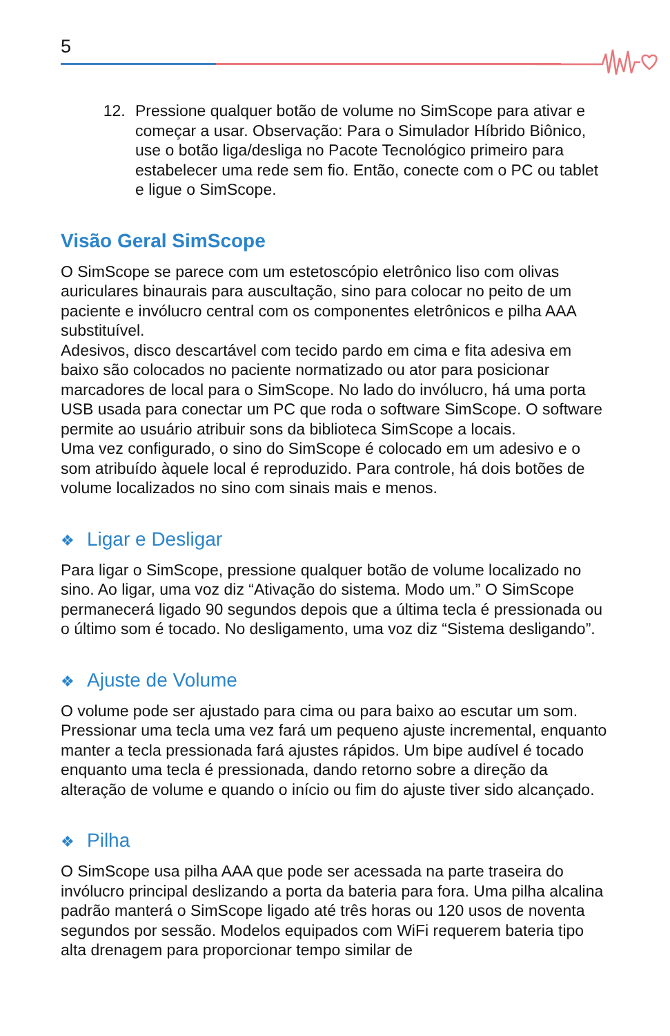5
12. Pressione qualquer botão de volume no SimScope para ativar e começar a usar. Observação: Para o Simulador Híbrido Biônico, use o botão liga/desliga no Pacote Tecnológico primeiro para estabelecer uma rede sem fio. Então, conecte com o PC ou tablet e ligue o SimScope.
Visão Geral SimScope
O SimScope se parece com um estetoscópio eletrônico liso com olivas auriculares binaurais para auscultação, sino para colocar no peito de um paciente e invólucro central com os componentes eletrônicos e pilha AAA substituível.
Adesivos, disco descartável com tecido pardo em cima e fita adesiva em baixo são colocados no paciente normatizado ou ator para posicionar marcadores de local para o SimScope. No lado do invólucro, há uma porta USB usada para conectar um PC que roda o software SimScope. O software permite ao usuário atribuir sons da biblioteca SimScope a locais.
Uma vez configurado, o sino do SimScope é colocado em um adesivo e o som atribuído àquele local é reproduzido. Para controle, há dois botões de volume localizados no sino com sinais mais e menos.
❖ Ligar e Desligar
Para ligar o SimScope, pressione qualquer botão de volume localizado no sino. Ao ligar, uma voz diz “Ativação do sistema. Modo um.” O SimScope permanecerá ligado 90 segundos depois que a última tecla é pressionada ou o último som é tocado. No desligamento, uma voz diz “Sistema desligando”.
❖ Ajuste de Volume
O volume pode ser ajustado para cima ou para baixo ao escutar um som. Pressionar uma tecla uma vez fará um pequeno ajuste incremental, enquanto manter a tecla pressionada fará ajustes rápidos. Um bipe audível é tocado enquanto uma tecla é pressionada, dando retorno sobre a direção da alteração de volume e quando o início ou fim do ajuste tiver sido alcançado.
❖ Pilha
O SimScope usa pilha AAA que pode ser acessada na parte traseira do invólucro principal deslizando a porta da bateria para fora. Uma pilha alcalina padrão manterá o SimScope ligado até três horas ou 120 usos de noventa segundos por sessão. Modelos equipados com WiFi requerem bateria tipo alta drenagem para proporcionar tempo similar de